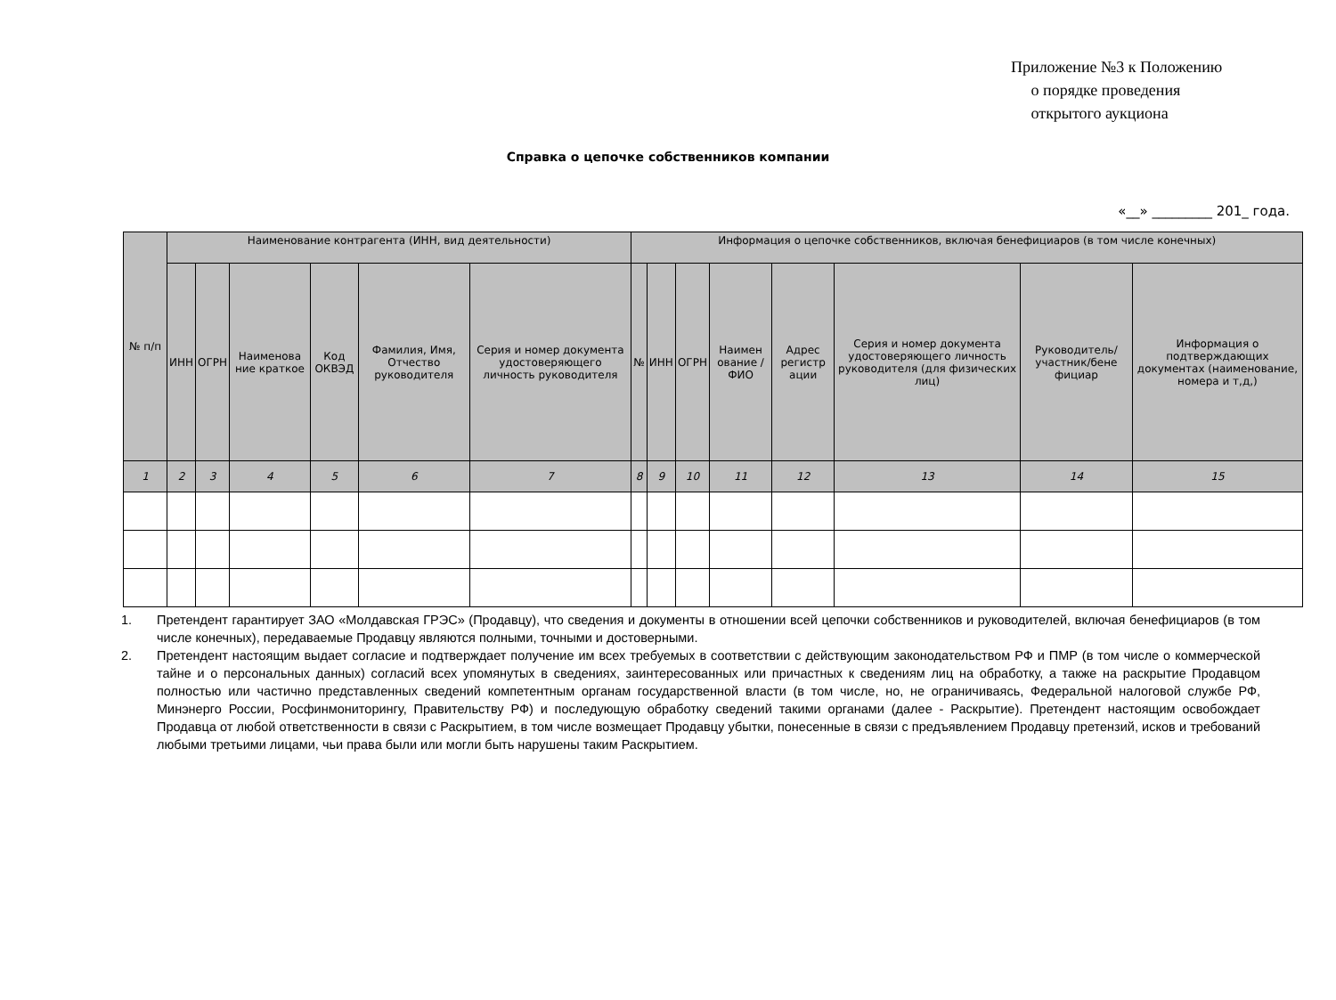Приложение №3 к Положению
о порядке проведения
открытого аукциона
Справка о цепочке собственников компании
«__» _________ 201_ года.
| № п/п | Наименование контрагента (ИНН, вид деятельности) | | | | | | Информация о цепочке собственников, включая бенефициаров (в том числе конечных) | | | | | | | |
| --- | --- | --- | --- | --- | --- | --- | --- | --- | --- | --- | --- | --- | --- | --- |
| | ИНН | ОГРН | Наименова ние краткое | Код ОКВЭД | Фамилия, Имя, Отчество руководителя | Серия и номер документа удостоверяющего личность руководителя | № | ИНН | ОГРН | Наимен ование / ФИО | Адрес регистр ации | Серия и номер документа удостоверяющего личность руководителя (для физических лиц) | Руководитель/ участник/бене фициар | Информация о подтверждающих документах (наименование, номера и т,д,) |
| 1 | 2 | 3 | 4 | 5 | 6 | 7 | 8 | 9 | 10 | 11 | 12 | 13 | 14 | 15 |
1. Претендент гарантирует ЗАО «Молдавская ГРЭС» (Продавцу), что сведения и документы в отношении всей цепочки собственников и руководителей, включая бенефициаров (в том числе конечных), передаваемые Продавцу являются полными, точными и достоверными.
2. Претендент настоящим выдает согласие и подтверждает получение им всех требуемых в соответствии с действующим законодательством РФ и ПМР (в том числе о коммерческой тайне и о персональных данных) согласий всех упомянутых в сведениях, заинтересованных или причастных к сведениям лиц на обработку, а также на раскрытие Продавцом полностью или частично представленных сведений компетентным органам государственной власти (в том числе, но, не ограничиваясь, Федеральной налоговой службе РФ, Минэнерго России, Росфинмониторингу, Правительству РФ) и последующую обработку сведений такими органами (далее - Раскрытие). Претендент настоящим освобождает Продавца от любой ответственности в связи с Раскрытием, в том числе возмещает Продавцу убытки, понесенные в связи с предъявлением Продавцу претензий, исков и требований любыми третьими лицами, чьи права были или могли быть нарушены таким Раскрытием.